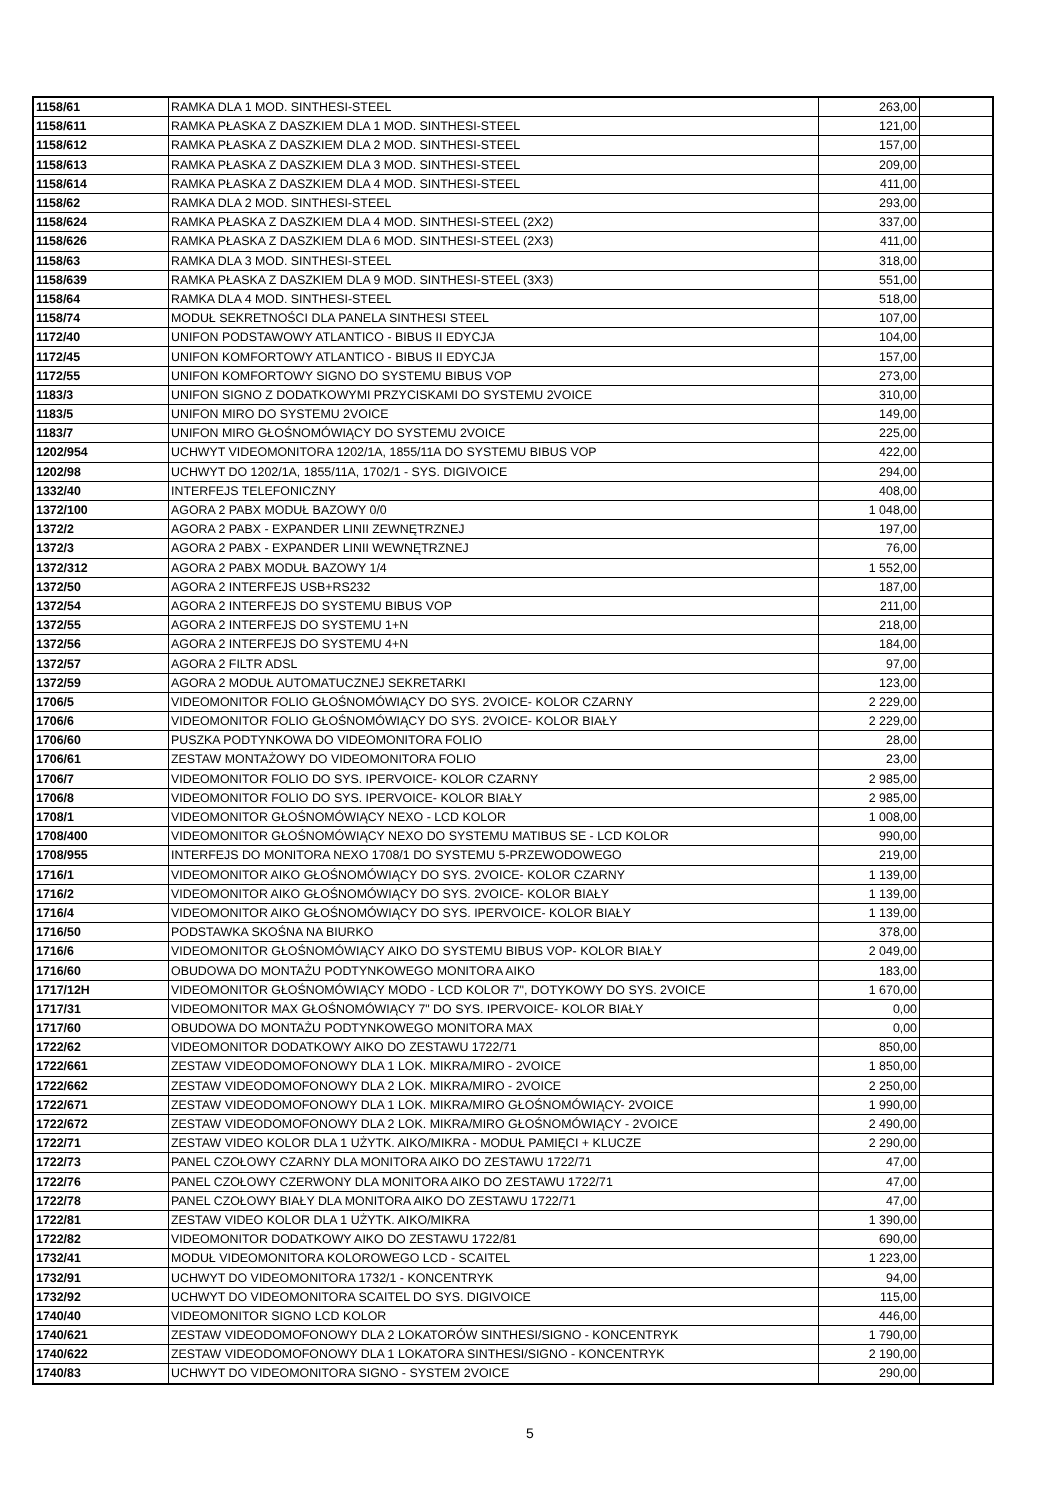| 1158/61 | RAMKA DLA 1 MOD. SINTHESI-STEEL | 263,00 | |
| 1158/611 | RAMKA PŁASKA Z DASZKIEM DLA 1 MOD. SINTHESI-STEEL | 121,00 | |
| 1158/612 | RAMKA PŁASKA Z DASZKIEM DLA 2 MOD. SINTHESI-STEEL | 157,00 | |
| 1158/613 | RAMKA PŁASKA Z DASZKIEM DLA 3 MOD. SINTHESI-STEEL | 209,00 | |
| 1158/614 | RAMKA PŁASKA Z DASZKIEM DLA 4 MOD. SINTHESI-STEEL | 411,00 | |
| 1158/62 | RAMKA DLA 2 MOD. SINTHESI-STEEL | 293,00 | |
| 1158/624 | RAMKA PŁASKA Z DASZKIEM DLA 4 MOD. SINTHESI-STEEL (2X2) | 337,00 | |
| 1158/626 | RAMKA PŁASKA Z DASZKIEM DLA 6 MOD. SINTHESI-STEEL (2X3) | 411,00 | |
| 1158/63 | RAMKA DLA 3 MOD. SINTHESI-STEEL | 318,00 | |
| 1158/639 | RAMKA PŁASKA Z DASZKIEM DLA 9 MOD. SINTHESI-STEEL (3X3) | 551,00 | |
| 1158/64 | RAMKA DLA 4 MOD. SINTHESI-STEEL | 518,00 | |
| 1158/74 | MODUŁ SEKRETNOŚCI DLA PANELA SINTHESI STEEL | 107,00 | |
| 1172/40 | UNIFON PODSTAWOWY ATLANTICO - BIBUS II EDYCJA | 104,00 | |
| 1172/45 | UNIFON KOMFORTOWY ATLANTICO - BIBUS II EDYCJA | 157,00 | |
| 1172/55 | UNIFON KOMFORTOWY SIGNO DO SYSTEMU BIBUS VOP | 273,00 | |
| 1183/3 | UNIFON SIGNO Z DODATKOWYMI PRZYCISKAMI DO SYSTEMU 2VOICE | 310,00 | |
| 1183/5 | UNIFON MIRO DO SYSTEMU 2VOICE | 149,00 | |
| 1183/7 | UNIFON MIRO GŁOŚNOMÓWIĄCY DO SYSTEMU 2VOICE | 225,00 | |
| 1202/954 | UCHWYT VIDEOMONITORA 1202/1A, 1855/11A DO SYSTEMU BIBUS VOP | 422,00 | |
| 1202/98 | UCHWYT DO 1202/1A, 1855/11A, 1702/1 - SYS. DIGIVOICE | 294,00 | |
| 1332/40 | INTERFEJS TELEFONICZNY | 408,00 | |
| 1372/100 | AGORA 2 PABX MODUŁ BAZOWY 0/0 | 1 048,00 | |
| 1372/2 | AGORA 2 PABX - EXPANDER LINII ZEWNĘTRZNEJ | 197,00 | |
| 1372/3 | AGORA 2 PABX - EXPANDER LINII WEWNĘTRZNEJ | 76,00 | |
| 1372/312 | AGORA 2 PABX MODUŁ BAZOWY 1/4 | 1 552,00 | |
| 1372/50 | AGORA 2 INTERFEJS USB+RS232 | 187,00 | |
| 1372/54 | AGORA 2 INTERFEJS DO SYSTEMU BIBUS VOP | 211,00 | |
| 1372/55 | AGORA 2 INTERFEJS DO SYSTEMU 1+N | 218,00 | |
| 1372/56 | AGORA 2 INTERFEJS DO SYSTEMU 4+N | 184,00 | |
| 1372/57 | AGORA 2 FILTR ADSL | 97,00 | |
| 1372/59 | AGORA 2 MODUŁ AUTOMATUCZNEJ SEKRETARKI | 123,00 | |
| 1706/5 | VIDEOMONITOR FOLIO GŁOŚNOMÓWIĄCY DO SYS. 2VOICE- KOLOR CZARNY | 2 229,00 | |
| 1706/6 | VIDEOMONITOR FOLIO GŁOŚNOMÓWIĄCY DO SYS. 2VOICE- KOLOR BIAŁY | 2 229,00 | |
| 1706/60 | PUSZKA PODTYNKOWA DO VIDEOMONITORA FOLIO | 28,00 | |
| 1706/61 | ZESTAW MONTAŻOWY DO VIDEOMONITORA FOLIO | 23,00 | |
| 1706/7 | VIDEOMONITOR FOLIO DO SYS. IPERVOICE- KOLOR CZARNY | 2 985,00 | |
| 1706/8 | VIDEOMONITOR FOLIO DO SYS. IPERVOICE- KOLOR BIAŁY | 2 985,00 | |
| 1708/1 | VIDEOMONITOR GŁOŚNOMÓWIĄCY NEXO - LCD KOLOR | 1 008,00 | |
| 1708/400 | VIDEOMONITOR GŁOŚNOMÓWIĄCY NEXO DO SYSTEMU MATIBUS SE - LCD KOLOR | 990,00 | |
| 1708/955 | INTERFEJS DO MONITORA NEXO 1708/1 DO SYSTEMU 5-PRZEWODOWEGO | 219,00 | |
| 1716/1 | VIDEOMONITOR AIKO GŁOŚNOMÓWIĄCY DO SYS. 2VOICE- KOLOR CZARNY | 1 139,00 | |
| 1716/2 | VIDEOMONITOR AIKO GŁOŚNOMÓWIĄCY DO SYS. 2VOICE- KOLOR BIAŁY | 1 139,00 | |
| 1716/4 | VIDEOMONITOR AIKO GŁOŚNOMÓWIĄCY DO SYS. IPERVOICE- KOLOR BIAŁY | 1 139,00 | |
| 1716/50 | PODSTAWKA SKOŚNA NA BIURKO | 378,00 | |
| 1716/6 | VIDEOMONITOR GŁOŚNOMÓWIĄCY AIKO DO SYSTEMU BIBUS VOP- KOLOR BIAŁY | 2 049,00 | |
| 1716/60 | OBUDOWA DO MONTAŻU PODTYNKOWEGO MONITORA AIKO | 183,00 | |
| 1717/12H | VIDEOMONITOR GŁOŚNOMÓWIĄCY MODO - LCD KOLOR 7", DOTYKOWY DO SYS. 2VOICE | 1 670,00 | |
| 1717/31 | VIDEOMONITOR MAX GŁOŚNOMÓWIĄCY 7" DO SYS. IPERVOICE- KOLOR BIAŁY | 0,00 | |
| 1717/60 | OBUDOWA DO MONTAŻU PODTYNKOWEGO MONITORA MAX | 0,00 | |
| 1722/62 | VIDEOMONITOR DODATKOWY AIKO DO ZESTAWU 1722/71 | 850,00 | |
| 1722/661 | ZESTAW VIDEODOMOFONOWY DLA 1 LOK. MIKRA/MIRO - 2VOICE | 1 850,00 | |
| 1722/662 | ZESTAW VIDEODOMOFONOWY DLA 2 LOK. MIKRA/MIRO - 2VOICE | 2 250,00 | |
| 1722/671 | ZESTAW VIDEODOMOFONOWY DLA 1 LOK. MIKRA/MIRO GŁOŚNOMÓWIĄCY- 2VOICE | 1 990,00 | |
| 1722/672 | ZESTAW VIDEODOMOFONOWY DLA 2 LOK. MIKRA/MIRO GŁOŚNOMÓWIĄCY - 2VOICE | 2 490,00 | |
| 1722/71 | ZESTAW VIDEO KOLOR DLA 1 UŻYTK. AIKO/MIKRA - MODUŁ PAMIĘCI + KLUCZE | 2 290,00 | |
| 1722/73 | PANEL CZOŁOWY CZARNY DLA MONITORA AIKO DO ZESTAWU 1722/71 | 47,00 | |
| 1722/76 | PANEL CZOŁOWY CZERWONY DLA MONITORA AIKO DO ZESTAWU 1722/71 | 47,00 | |
| 1722/78 | PANEL CZOŁOWY BIAŁY DLA MONITORA AIKO DO ZESTAWU 1722/71 | 47,00 | |
| 1722/81 | ZESTAW VIDEO KOLOR DLA 1 UŻYTK. AIKO/MIKRA | 1 390,00 | |
| 1722/82 | VIDEOMONITOR DODATKOWY AIKO DO ZESTAWU 1722/81 | 690,00 | |
| 1732/41 | MODUŁ VIDEOMONITORA KOLOROWEGO LCD - SCAITEL | 1 223,00 | |
| 1732/91 | UCHWYT DO VIDEOMONITORA 1732/1 - KONCENTRYK | 94,00 | |
| 1732/92 | UCHWYT DO VIDEOMONITORA SCAITEL DO SYS. DIGIVOICE | 115,00 | |
| 1740/40 | VIDEOMONITOR SIGNO LCD KOLOR | 446,00 | |
| 1740/621 | ZESTAW VIDEODOMOFONOWY DLA 2 LOKATORÓW SINTHESI/SIGNO - KONCENTRYK | 1 790,00 | |
| 1740/622 | ZESTAW VIDEODOMOFONOWY DLA 1 LOKATORA SINTHESI/SIGNO - KONCENTRYK | 2 190,00 | |
| 1740/83 | UCHWYT DO VIDEOMONITORA SIGNO - SYSTEM 2VOICE | 290,00 | |
5